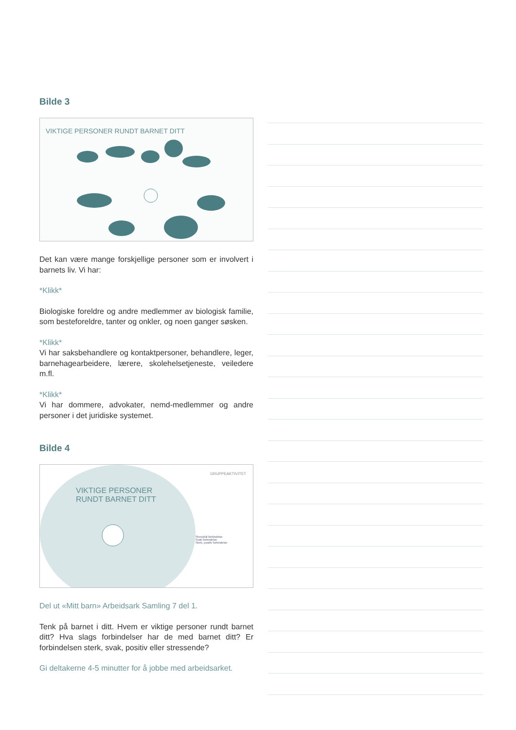Bilde 3
VIKTIGE PERSONER RUNDT BARNET DITT
Det kan være mange forskjellige personer som er involvert i barnets liv. Vi har:
*Klikk*
Biologiske foreldre og andre medlemmer av biologisk familie, som besteforeldre, tanter og onkler, og noen ganger søsken.
*Klikk*
Vi har saksbehandlere og kontaktpersoner, behandlere, leger, barnehagearbeidere, lærere, skolehelsetjeneste, veiledere m.fl.
*Klikk*
Vi har dommere, advokater, nemd-medlemmer og andre personer i det juridiske systemet.
Bilde 4
GRUPPEAKTIVITET
VIKTIGE PERSONER
RUNDT BARNET DITT
Stressfull forbindelse
Svak forbindelse
Sterk, positiv forbindelse
Del ut «Mitt barn» Arbeidsark Samling 7 del 1.
Tenk på barnet i ditt. Hvem er viktige personer rundt barnet ditt? Hva slags forbindelser har de med barnet ditt? Er forbindelsen sterk, svak, positiv eller stressende?
Gi deltakerne 4-5 minutter for å jobbe med arbeidsarket.